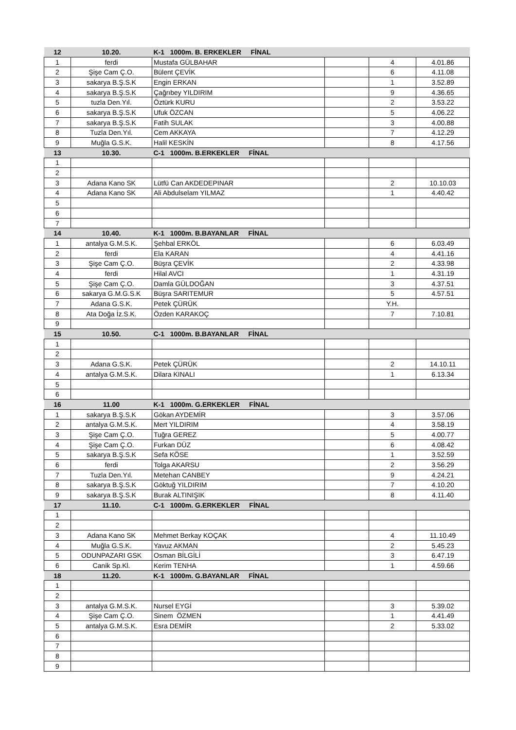| 12 | 10.20. | K-1 1000m. B. ERKEKLER FİNAL | | | |
| --- | --- | --- | --- | --- | --- |
| 1 | ferdi | Mustafa GÜLBAHAR | | 4 | 4.01.86 |
| 2 | Şişe Cam Ç.O. | Bülent ÇEVİK | | 6 | 4.11.08 |
| 3 | sakarya B.Ş.S.K | Engin ERKAN | | 1 | 3.52.89 |
| 4 | sakarya B.Ş.S.K | Çağrıbey YILDIRIM | | 9 | 4.36.65 |
| 5 | tuzla Den.Yıl. | Öztürk KURU | | 2 | 3.53.22 |
| 6 | sakarya B.Ş.S.K | Ufuk ÖZCAN | | 5 | 4.06.22 |
| 7 | sakarya B.Ş.S.K | Fatih SULAK | | 3 | 4.00.88 |
| 8 | Tuzla Den.Yıl. | Cem AKKAYA | | 7 | 4.12.29 |
| 9 | Muğla G.S.K. | Halil KESKİN | | 8 | 4.17.56 |
| 13 | 10.30. | C-1 1000m. B.ERKEKLER FİNAL | | | |
| 1 | | | | | |
| 2 | | | | | |
| 3 | Adana Kano SK | Lütfü Can AKDEDEPINAR | | 2 | 10.10.03 |
| 4 | Adana Kano SK | Ali Abdulselam YILMAZ | | 1 | 4.40.42 |
| 5 | | | | | |
| 6 | | | | | |
| 7 | | | | | |
| 14 | 10.40. | K-1 1000m. B.BAYANLAR FİNAL | | | |
| 1 | antalya G.M.S.K. | Şehbal ERKÖL | | 6 | 6.03.49 |
| 2 | ferdi | Ela KARAN | | 4 | 4.41.16 |
| 3 | Şişe Cam Ç.O. | Büşra ÇEVİK | | 2 | 4.33.98 |
| 4 | ferdi | Hilal AVCI | | 1 | 4.31.19 |
| 5 | Şişe Cam Ç.O. | Damla GÜLDOĞAN | | 3 | 4.37.51 |
| 6 | sakarya G.M.G.S.K | Büşra SARITEMUR | | 5 | 4.57.51 |
| 7 | Adana G.S.K. | Petek ÇÜRÜK | | Y.H. | |
| 8 | Ata Doğa İz.S.K. | Özden KARAKOÇ | | 7 | 7.10.81 |
| 9 | | | | | |
| 15 | 10.50. | C-1 1000m. B.BAYANLAR FİNAL | | | |
| 1 | | | | | |
| 2 | | | | | |
| 3 | Adana G.S.K. | Petek ÇÜRÜK | | 2 | 14.10.11 |
| 4 | antalya G.M.S.K. | Dilara KINALI | | 1 | 6.13.34 |
| 5 | | | | | |
| 6 | | | | | |
| 16 | 11.00 | K-1 1000m. G.ERKEKLER FİNAL | | | |
| 1 | sakarya B.Ş.S.K | Gökan AYDEMİR | | 3 | 3.57.06 |
| 2 | antalya G.M.S.K. | Mert YILDIRIM | | 4 | 3.58.19 |
| 3 | Şişe Cam Ç.O. | Tuğra GEREZ | | 5 | 4.00.77 |
| 4 | Şişe Cam Ç.O. | Furkan DÜZ | | 6 | 4.08.42 |
| 5 | sakarya B.Ş.S.K | Sefa KÖSE | | 1 | 3.52.59 |
| 6 | ferdi | Tolga AKARSU | | 2 | 3.56.29 |
| 7 | Tuzla Den.Yıl. | Metehan CANBEY | | 9 | 4.24.21 |
| 8 | sakarya B.Ş.S.K | Göktuğ YILDIRIM | | 7 | 4.10.20 |
| 9 | sakarya B.Ş.S.K | Burak ALTINIŞIK | | 8 | 4.11.40 |
| 17 | 11.10. | C-1 1000m. G.ERKEKLER FİNAL | | | |
| 1 | | | | | |
| 2 | | | | | |
| 3 | Adana Kano SK | Mehmet Berkay KOÇAK | | 4 | 11.10.49 |
| 4 | Muğla G.S.K. | Yavuz AKMAN | | 2 | 5.45.23 |
| 5 | ODUNPAZARI GSK | Osman BİLGİLİ | | 3 | 6.47.19 |
| 6 | Canik Sp.Kl. | Kerim TENHA | | 1 | 4.59.66 |
| 18 | 11.20. | K-1 1000m. G.BAYANLAR FİNAL | | | |
| 1 | | | | | |
| 2 | | | | | |
| 3 | antalya G.M.S.K. | Nursel EYGİ | | 3 | 5.39.02 |
| 4 | Şişe Cam Ç.O. | Sinem ÖZMEN | | 1 | 4.41.49 |
| 5 | antalya G.M.S.K. | Esra DEMİR | | 2 | 5.33.02 |
| 6 | | | | | |
| 7 | | | | | |
| 8 | | | | | |
| 9 | | | | | |